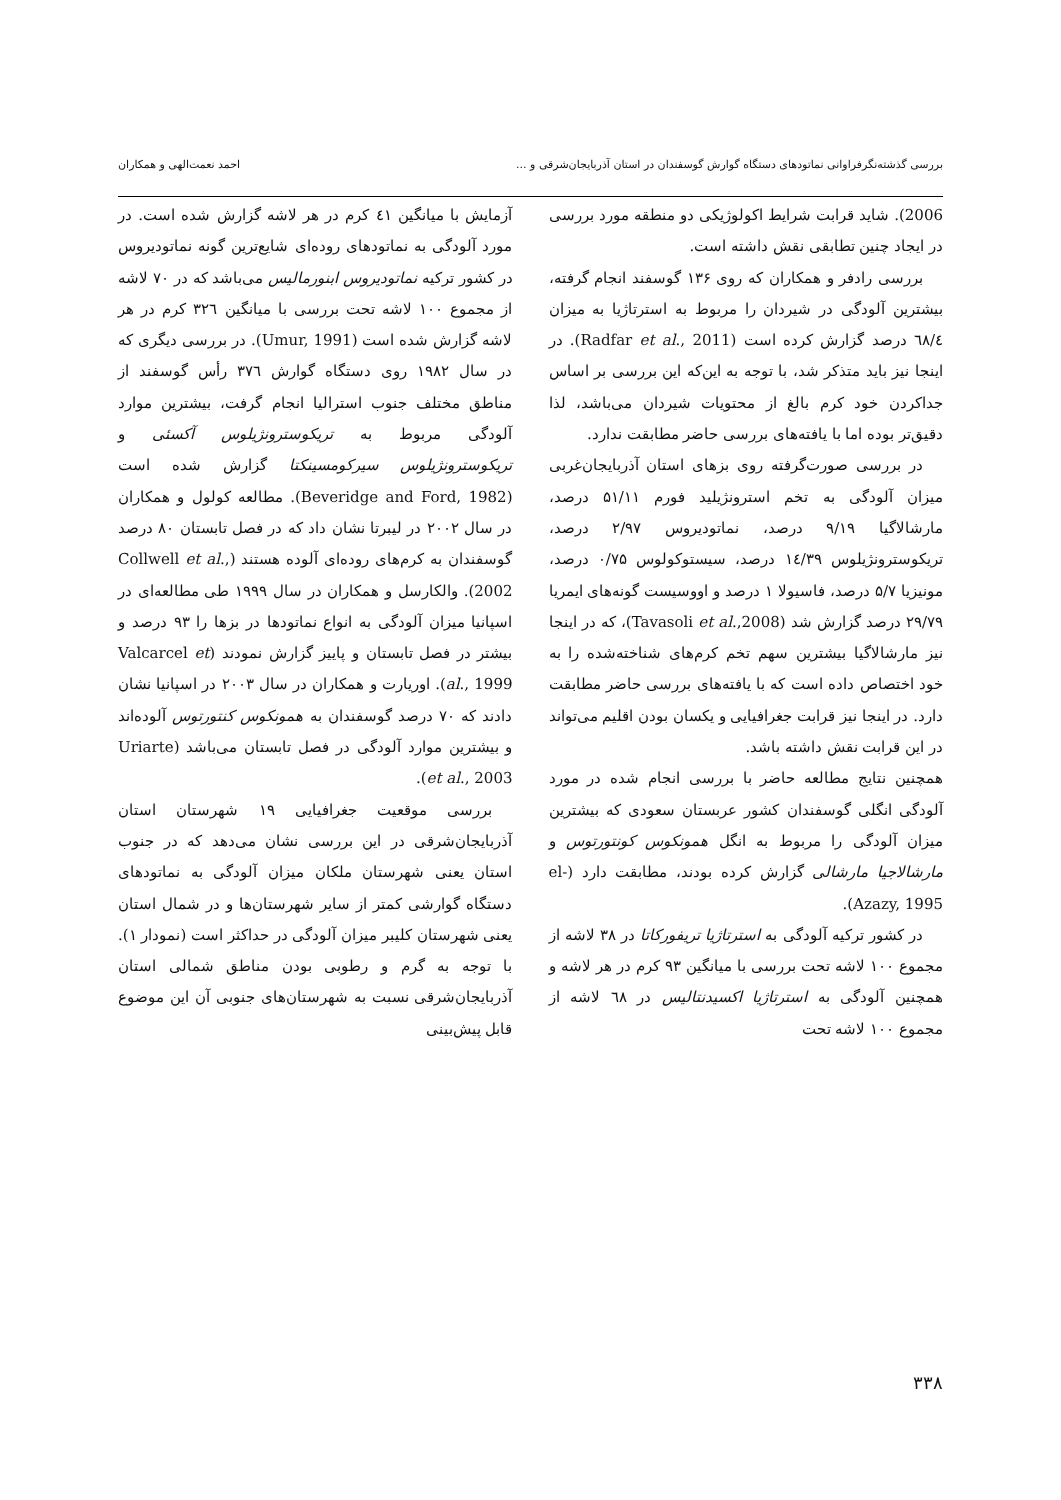بررسی گذشته‌نگرفراوانی نماتودهای دستگاه گوارش گوسفندان در استان آذربایجان‌شرقی و ... احمد نعمت‌الهی و همکاران
2006). شاید قرابت شرایط اکولوژیکی دو منطقه مورد بررسی در ایجاد چنین تطابقی نقش داشته است.
بررسی رادفر و همکاران که روی ۱۳۶ گوسفند انجام گرفته، بیشترین آلودگی در شیردان را مربوط به استرتاژیا به میزان ٦٨/٤ درصد گزارش کرده است (Radfar et al., 2011). در اینجا نیز باید متذکر شد، با توجه به این‌که این بررسی بر اساس جداکردن خود کرم بالغ از محتویات شیردان می‌باشد، لذا دقیق‌تر بوده اما با یافته‌های بررسی حاضر مطابقت ندارد.
در بررسی صورت‌گرفته روی بزهای استان آذربایجان‌غربی میزان آلودگی به تخم استرونژیلید فورم ۵۱/۱۱ درصد، مارشالاگیا ۹/۱۹ درصد، نماتودیروس ۲/۹۷ درصد، تریکوسترونژیلوس ۱٤/۳۹ درصد، سیستوکولوس ۰/۷۵ درصد، مونیزیا ۵/۷ درصد، فاسیولا ۱ درصد و اووسیست گونه‌های ایمریا ۲۹/۷۹ درصد گزارش شد (Tavasoli et al.,2008)، که در اینجا نیز مارشالاگیا بیشترین سهم تخم کرم‌های شناخته‌شده را به خود اختصاص داده است که با یافته‌های بررسی حاضر مطابقت دارد. در اینجا نیز قرابت جغرافیایی و یکسان بودن اقلیم می‌تواند در این قرابت نقش داشته باشد.
همچنین نتایج مطالعه حاضر با بررسی انجام شده در مورد آلودگی انگلی گوسفندان کشور عربستان سعودی که بیشترین میزان آلودگی را مربوط به انگل همونکوس کونتورتوس و مارشالاجیا مارشالی گزارش کرده بودند، مطابقت دارد (el-Azazy, 1995).
در کشور ترکیه آلودگی به استرتاژیا تریفورکاتا در ۳۸ لاشه از مجموع ۱۰۰ لاشه تحت بررسی با میانگین ۹۳ کرم در هر لاشه و همچنین آلودگی به استرتاژیا اکسیدنتالیس در ٦٨ لاشه از مجموع ۱۰۰ لاشه تحت
آزمایش با میانگین ٤۱ کرم در هر لاشه گزارش شده است. در مورد آلودگی به نماتودهای روده‌ای شایع‌ترین گونه نماتودیروس در کشور ترکیه نماتودیروس ابنورمالیس می‌باشد که در ۷۰ لاشه از مجموع ۱۰۰ لاشه تحت بررسی با میانگین ۳۲٦ کرم در هر لاشه گزارش شده است (Umur, 1991). در بررسی دیگری که در سال ۱۹۸۲ روی دستگاه گوارش ۳۷٦ رأس گوسفند از مناطق مختلف جنوب استرالیا انجام گرفت، بیشترین موارد آلودگی مربوط به تریکوسترونژیلوس آکسئی و تریکوسترونژیلوس سیرکومسینکتا گزارش شده است (Beveridge and Ford, 1982). مطالعه کولول و همکاران در سال ۲۰۰۲ در لیبرتا نشان داد که در فصل تابستان ۸۰ درصد گوسفندان به کرم‌های روده‌ای آلوده هستند (Collwell et al., 2002). والکارسل و همکاران در سال ۱۹۹۹ طی مطالعه‌ای در اسپانیا میزان آلودگی به انواع نماتودها در بزها را ۹۳ درصد و بیشتر در فصل تابستان و پاییز گزارش نمودند (Valcarcel et al., 1999). اوریارت و همکاران در سال ۲۰۰۳ در اسپانیا نشان دادند که ۷۰ درصد گوسفندان به همونکوس کنتورتوس آلوده‌اند و بیشترین موارد آلودگی در فصل تابستان می‌باشد (Uriarte et al., 2003).
بررسی موقعیت جغرافیایی ۱۹ شهرستان استان آذربایجان‌شرقی در این بررسی نشان می‌دهد که در جنوب استان یعنی شهرستان ملکان میزان آلودگی به نماتودهای دستگاه گوارشی کمتر از سایر شهرستان‌ها و در شمال استان یعنی شهرستان کلیبر میزان آلودگی در حداکثر است (نمودار ۱). با توجه به گرم و رطوبی بودن مناطق شمالی استان آذربایجان‌شرقی نسبت به شهرستان‌های جنوبی آن این موضوع قابل پیش‌بینی
۳۳۸